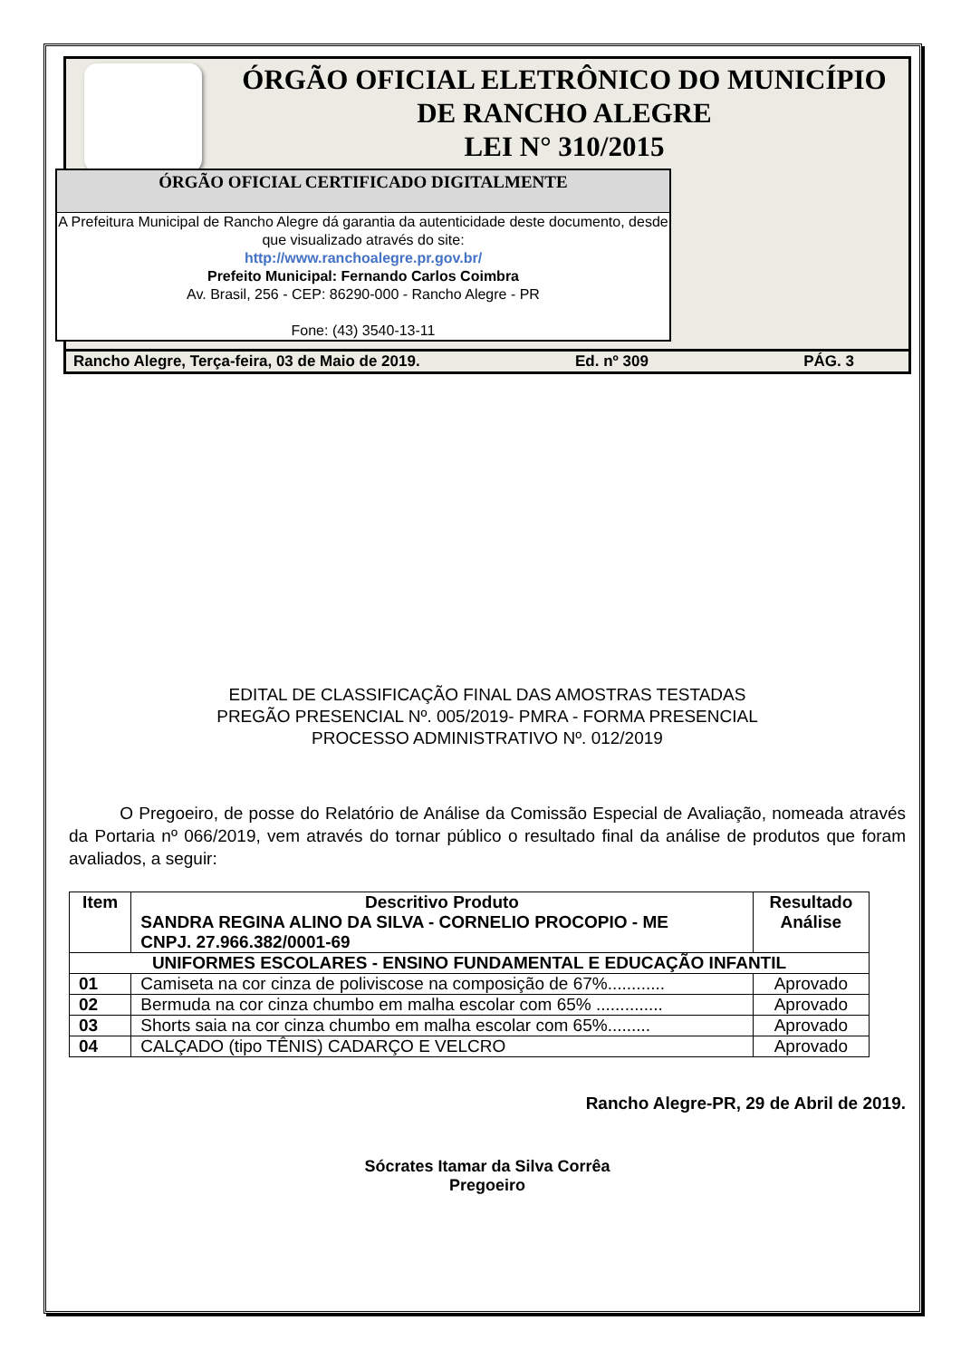ÓRGÃO OFICIAL ELETRÔNICO DO MUNICÍPIO
DE RANCHO ALEGRE
LEI N° 310/2015
ÓRGÃO OFICIAL CERTIFICADO DIGITALMENTE
A Prefeitura Municipal de Rancho Alegre dá garantia da autenticidade deste documento, desde que visualizado através do site:
http://www.ranchoalegre.pr.gov.br/
Prefeito Municipal: Fernando Carlos Coimbra
Av. Brasil, 256 - CEP: 86290-000 - Rancho Alegre - PR
Fone: (43) 3540-13-11
Rancho Alegre, Terça-feira, 03 de Maio de 2019. Ed. nº 309 PÁG. 3
EDITAL DE CLASSIFICAÇÃO FINAL DAS AMOSTRAS TESTADAS
PREGÃO PRESENCIAL Nº. 005/2019- PMRA - FORMA PRESENCIAL
PROCESSO ADMINISTRATIVO Nº. 012/2019
O Pregoeiro, de posse do Relatório de Análise da Comissão Especial de Avaliação, nomeada através da Portaria nº 066/2019, vem através do tornar público o resultado final da análise de produtos que foram avaliados, a seguir:
| Item | Descritivo Produto SANDRA REGINA ALINO DA SILVA - CORNELIO PROCOPIO - ME CNPJ. 27.966.382/0001-69 | Resultado Análise |
| --- | --- | --- |
| UNIFORMES ESCOLARES - ENSINO FUNDAMENTAL E EDUCAÇÃO INFANTIL | | |
| 01 | Camiseta na cor cinza de poliviscose na composição de 67%............ | Aprovado |
| 02 | Bermuda na cor cinza chumbo em malha escolar com 65% .............. | Aprovado |
| 03 | Shorts saia na cor cinza chumbo em malha escolar com 65%......... | Aprovado |
| 04 | CALÇADO (tipo TÊNIS) CADARÇO E VELCRO | Aprovado |
Rancho Alegre-PR, 29 de Abril de 2019.
Sócrates Itamar da Silva Corrêa
Pregoeiro